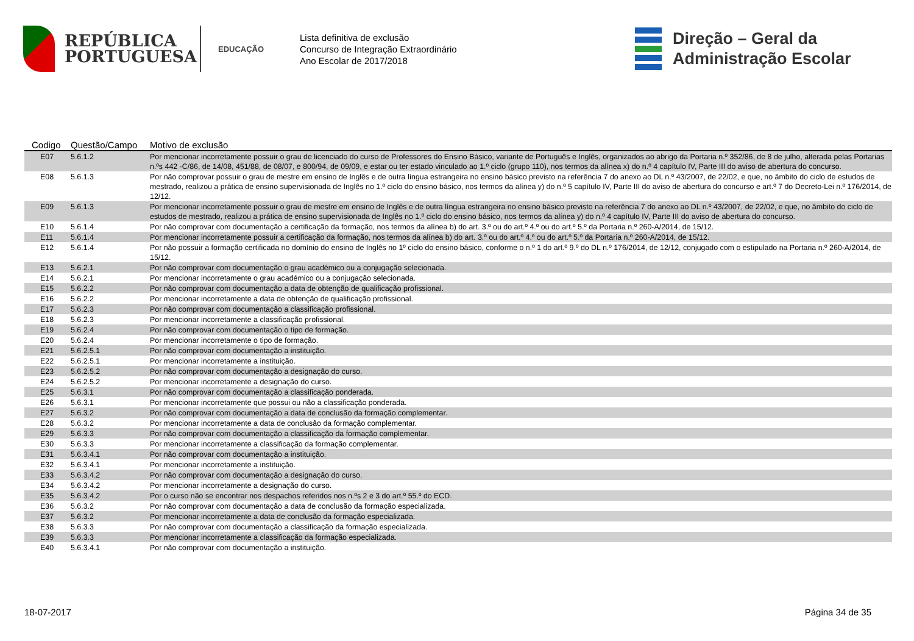REPÚBLICA
PORTUGUESA
EDUCAÇÃO
Lista definitiva de exclusão
Concurso de Integração Extraordinário
Ano Escolar de 2017/2018
Direção – Geral da
Administração Escolar
| Codigo | Questão/Campo | Motivo de exclusão |
| --- | --- | --- |
| E07 | 5.6.1.2 | Por mencionar incorretamente possuir o grau de licenciado do curso de Professores do Ensino Básico, variante de Português e Inglês, organizados ao abrigo da Portaria n.º 352/86, de 8 de julho, alterada pelas Portarias n.ºs 442 -C/86, de 14/08, 451/88, de 08/07, e 800/94, de 09/09, e estar ou ter estado vinculado ao 1.º ciclo (grupo 110), nos termos da alínea x) do n.º 4 capítulo IV, Parte III do aviso de abertura do concurso. |
| E08 | 5.6.1.3 | Por não comprovar possuir o grau de mestre em ensino de Inglês e de outra língua estrangeira no ensino básico previsto na referência 7 do anexo ao DL n.º 43/2007, de 22/02, e que, no âmbito do ciclo de estudos de mestrado, realizou a prática de ensino supervisionada de Inglês no 1.º ciclo do ensino básico, nos termos da alínea y) do n.º 5 capítulo IV, Parte III do aviso de abertura do concurso e art.º 7 do Decreto-Lei n.º 176/2014, de 12/12. |
| E09 | 5.6.1.3 | Por mencionar incorretamente possuir o grau de mestre em ensino de Inglês e de outra língua estrangeira no ensino básico previsto na referência 7 do anexo ao DL n.º 43/2007, de 22/02, e que, no âmbito do ciclo de estudos de mestrado, realizou a prática de ensino supervisionada de Inglês no 1.º ciclo do ensino básico, nos termos da alínea y) do n.º 4 capítulo IV, Parte III do aviso de abertura do concurso. |
| E10 | 5.6.1.4 | Por não comprovar com documentação a certificação da formação, nos termos da alínea b) do art. 3.º ou do art.º 4.º ou do art.º 5.º da Portaria n.º 260-A/2014, de 15/12. |
| E11 | 5.6.1.4 | Por mencionar incorretamente possuir a certificação da formação, nos termos da alínea b) do art. 3.º ou do art.º 4.º ou do art.º 5.º da Portaria n.º 260-A/2014, de 15/12. |
| E12 | 5.6.1.4 | Por não possuir a formação certificada no domínio do ensino de Inglês no 1º ciclo do ensino básico, conforme o n.º 1 do art.º 9.º do DL n.º 176/2014, de 12/12, conjugado com o estipulado na Portaria n.º 260-A/2014, de 15/12. |
| E13 | 5.6.2.1 | Por não comprovar com documentação o grau académico ou a conjugação selecionada. |
| E14 | 5.6.2.1 | Por mencionar incorretamente o grau académico ou a conjugação selecionada. |
| E15 | 5.6.2.2 | Por não comprovar com documentação a data de obtenção de qualificação profissional. |
| E16 | 5.6.2.2 | Por mencionar incorretamente a data de obtenção de qualificação profissional. |
| E17 | 5.6.2.3 | Por não comprovar com documentação a classificação profissional. |
| E18 | 5.6.2.3 | Por mencionar incorretamente a classificação profissional. |
| E19 | 5.6.2.4 | Por não comprovar com documentação o tipo de formação. |
| E20 | 5.6.2.4 | Por mencionar incorretamente o tipo de formação. |
| E21 | 5.6.2.5.1 | Por não comprovar com documentação a instituição. |
| E22 | 5.6.2.5.1 | Por mencionar incorretamente a instituição. |
| E23 | 5.6.2.5.2 | Por não comprovar com documentação a designação do curso. |
| E24 | 5.6.2.5.2 | Por mencionar incorretamente a designação do curso. |
| E25 | 5.6.3.1 | Por não comprovar com documentação a classificação ponderada. |
| E26 | 5.6.3.1 | Por mencionar incorretamente que possui ou não a classificação ponderada. |
| E27 | 5.6.3.2 | Por não comprovar com documentação a data de conclusão da formação complementar. |
| E28 | 5.6.3.2 | Por mencionar incorretamente a data de conclusão da formação complementar. |
| E29 | 5.6.3.3 | Por não comprovar com documentação a classificação da formação complementar. |
| E30 | 5.6.3.3 | Por mencionar incorretamente a classificação da formação complementar. |
| E31 | 5.6.3.4.1 | Por não comprovar com documentação a instituição. |
| E32 | 5.6.3.4.1 | Por mencionar incorretamente a instituição. |
| E33 | 5.6.3.4.2 | Por não comprovar com documentação a designação do curso. |
| E34 | 5.6.3.4.2 | Por mencionar incorretamente a designação do curso. |
| E35 | 5.6.3.4.2 | Por o curso não se encontrar nos despachos referidos nos n.ºs 2 e 3 do art.º 55.º do ECD. |
| E36 | 5.6.3.2 | Por não comprovar com documentação a data de conclusão da formação especializada. |
| E37 | 5.6.3.2 | Por mencionar incorretamente a data de conclusão da formação especializada. |
| E38 | 5.6.3.3 | Por não comprovar com documentação a classificação da formação especializada. |
| E39 | 5.6.3.3 | Por mencionar incorretamente a classificação da formação especializada. |
| E40 | 5.6.3.4.1 | Por não comprovar com documentação a instituição. |
18-07-2017 Página 34 de 35